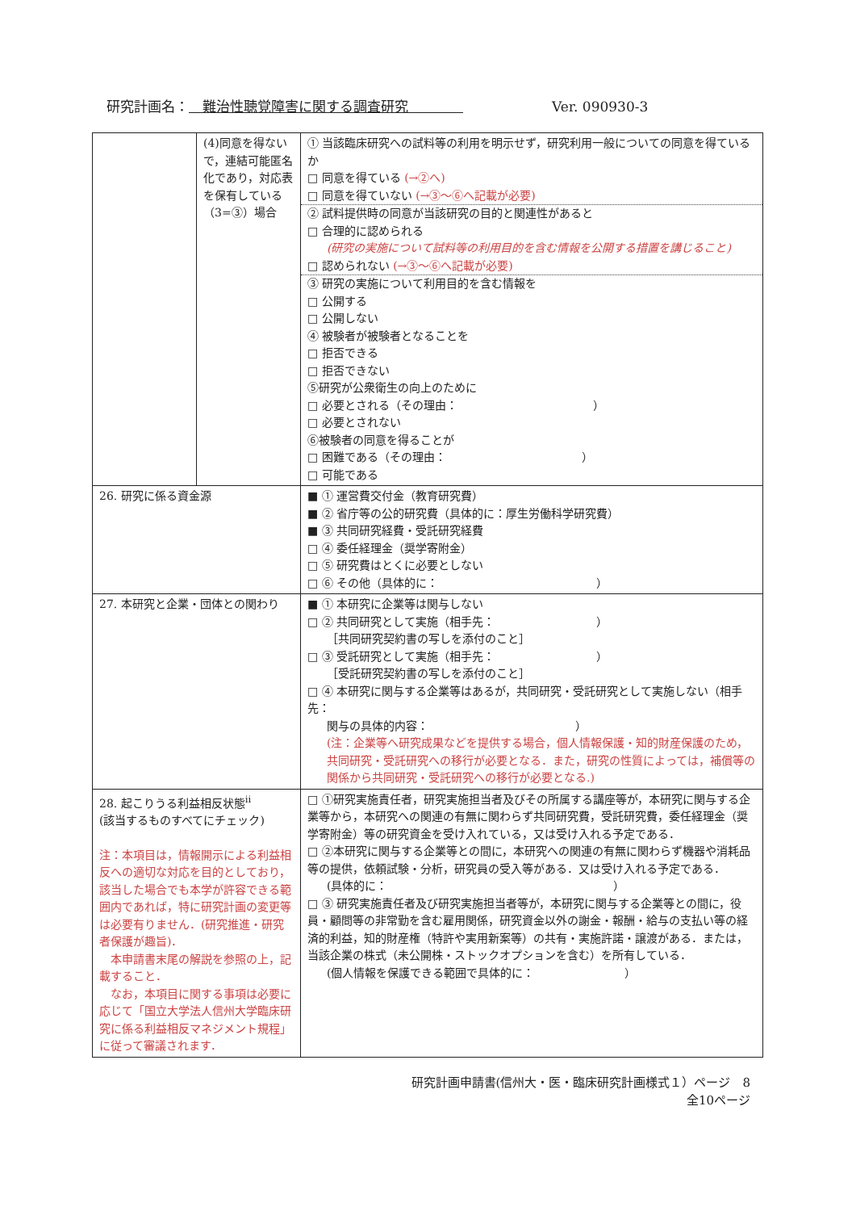研究計画名：　難治性聴覚障害に関する調査研究　　　　Ver. 090930-3
| | (4)同意を得ないで，連結可能匿名化であり，対応表を保有している（3=③）場合 | ① 当該臨床研究への試料等の利用を明示せず，研究利用一般についての同意を得ているか □ 同意を得ている (→②へ) □ 同意を得ていない (→③～⑥へ記載が必要) ② 試料提供時の同意が当該研究の目的と関連性があると □ 合理的に認められる (研究の実施について試料等の利用目的を含む情報を公開する措置を講じること) □ 認められない (→③～⑥へ記載が必要) ③ 研究の実施について利用目的を含む情報を □ 公開する □ 公開しない ④ 被験者が被験者となることを □ 拒否できる □ 拒否できない ⑤研究が公衆衛生の向上のために □ 必要とされる（その理由： ） □ 必要とされない ⑥被験者の同意を得ることが □ 困難である（その理由： ） □ 可能である |
| 26. 研究に係る資金源 | | ■ ① 運営費交付金（教育研究費） ■ ② 省庁等の公的研究費（具体的に：厚生労働科学研究費） ■ ③ 共同研究経費・受託研究経費 □ ④ 委任経理金（奨学寄附金） □ ⑤ 研究費はとくに必要としない □ ⑥ その他（具体的に： ） |
| 27. 本研究と企業・団体との関わり | | ■ ① 本研究に企業等は関与しない □ ② 共同研究として実施（相手先： ） ［共同研究契約書の写しを添付のこと］ □ ③ 受託研究として実施（相手先： ） ［受託研究契約書の写しを添付のこと］ □ ④ 本研究に関与する企業等はあるが，共同研究・受託研究として実施しない（相手先： 関与の具体的内容： ） (注：企業等へ研究成果などを提供する場合，個人情報保護・知的財産保護のため，共同研究・受託研究への移行が必要となる．また，研究の性質によっては，補償等の関係から共同研究・受託研究への移行が必要となる.) |
| 28. 起こりうる利益相反状態<sup>ii</sup> (該当するものすべてにチェック) 注：本項目は，情報開示による利益相反への適切な対応を目的としており，該当した場合でも本学が許容できる範囲内であれば，特に研究計画の変更等は必要有りません．(研究推進・研究者保護が趣旨)． 本申請書末尾の解説を参照の上，記載すること． なお，本項目に関する事項は必要に応じて「国立大学法人信州大学臨床研究に係る利益相反マネジメント規程」に従って審議されます． | | □ ①研究実施責任者，研究実施担当者及びその所属する講座等が，本研究に関与する企業等から，本研究への関連の有無に関わらず共同研究費，受託研究費，委任経理金（奨学寄附金）等の研究資金を受け入れている，又は受け入れる予定である． □ ②本研究に関与する企業等との間に，本研究への関連の有無に関わらず機器や消耗品等の提供，依頼試験・分析，研究員の受入等がある．又は受け入れる予定である． (具体的に： ） □ ③ 研究実施責任者及び研究実施担当者等が，本研究に関与する企業等との間に，役員・顧問等の非常勤を含む雇用関係，研究資金以外の謝金・報酬・給与の支払い等の経済的利益，知的財産権（特許や実用新案等）の共有・実施許諾・譲渡がある．または，当該企業の株式（未公開株・ストックオプションを含む）を所有している． (個人情報を保護できる範囲で具体的に： ） |
研究計画申請書(信州大・医・臨床研究計画様式１）ページ　8
全10ページ